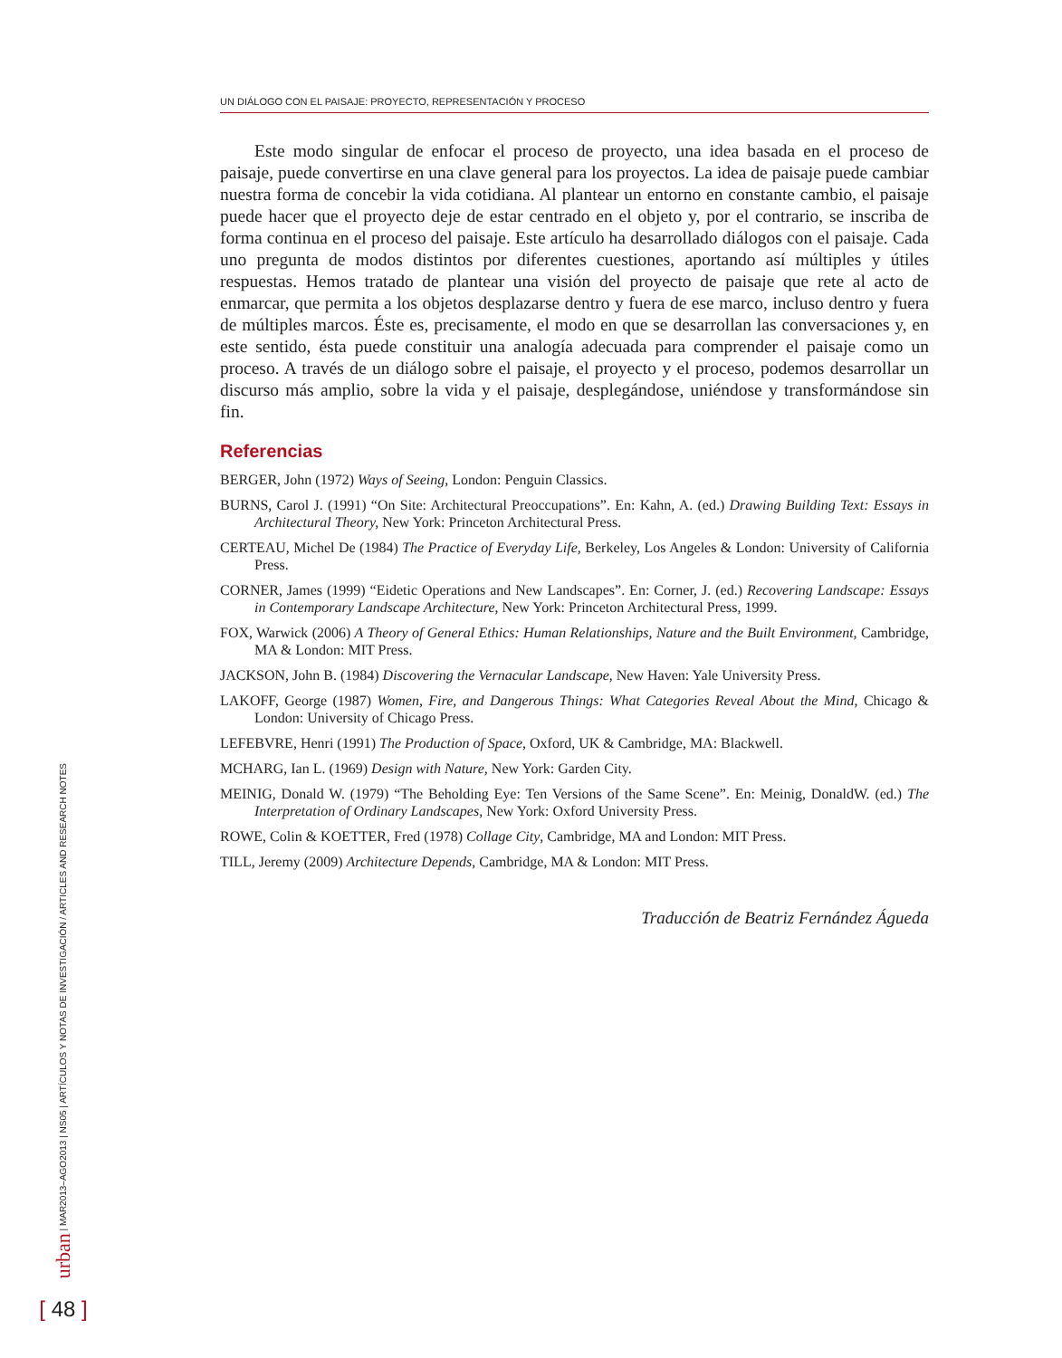UN DIÁLOGO CON EL PAISAJE: PROYECTO, REPRESENTACIÓN Y PROCESO
Este modo singular de enfocar el proceso de proyecto, una idea basada en el proceso de paisaje, puede convertirse en una clave general para los proyectos. La idea de paisaje puede cambiar nuestra forma de concebir la vida cotidiana. Al plantear un entorno en constante cambio, el paisaje puede hacer que el proyecto deje de estar centrado en el objeto y, por el contrario, se inscriba de forma continua en el proceso del paisaje. Este artículo ha desarrollado diálogos con el paisaje. Cada uno pregunta de modos distintos por diferentes cuestiones, aportando así múltiples y útiles respuestas. Hemos tratado de plantear una visión del proyecto de paisaje que rete al acto de enmarcar, que permita a los objetos desplazarse dentro y fuera de ese marco, incluso dentro y fuera de múltiples marcos. Éste es, precisamente, el modo en que se desarrollan las conversaciones y, en este sentido, ésta puede constituir una analogía adecuada para comprender el paisaje como un proceso. A través de un diálogo sobre el paisaje, el proyecto y el proceso, podemos desarrollar un discurso más amplio, sobre la vida y el paisaje, desplegándose, uniéndose y transformándose sin fin.
Referencias
BERGER, John (1972) Ways of Seeing, London: Penguin Classics.
BURNS, Carol J. (1991) “On Site: Architectural Preoccupations”. En: Kahn, A. (ed.) Drawing Building Text: Essays in Architectural Theory, New York: Princeton Architectural Press.
CERTEAU, Michel De (1984) The Practice of Everyday Life, Berkeley, Los Angeles & London: University of California Press.
CORNER, James (1999) “Eidetic Operations and New Landscapes”. En: Corner, J. (ed.) Recovering Landscape: Essays in Contemporary Landscape Architecture, New York: Princeton Architectural Press, 1999.
FOX, Warwick (2006) A Theory of General Ethics: Human Relationships, Nature and the Built Environment, Cambridge, MA & London: MIT Press.
JACKSON, John B. (1984) Discovering the Vernacular Landscape, New Haven: Yale University Press.
LAKOFF, George (1987) Women, Fire, and Dangerous Things: What Categories Reveal About the Mind, Chicago & London: University of Chicago Press.
LEFEBVRE, Henri (1991) The Production of Space, Oxford, UK & Cambridge, MA: Blackwell.
MCHARG, Ian L. (1969) Design with Nature, New York: Garden City.
MEINIG, Donald W. (1979) “The Beholding Eye: Ten Versions of the Same Scene”. En: Meinig, DonaldW. (ed.) The Interpretation of Ordinary Landscapes, New York: Oxford University Press.
ROWE, Colin & KOETTER, Fred (1978) Collage City, Cambridge, MA and London: MIT Press.
TILL, Jeremy (2009) Architecture Depends, Cambridge, MA & London: MIT Press.
Traducción de Beatriz Fernández Águeda
urban | MAR2013–AGO2013 | NS05 | ARTÍCULOS Y NOTAS DE INVESTIGACIÓN / ARTICLES AND RESEARCH NOTES
[ 48 ]